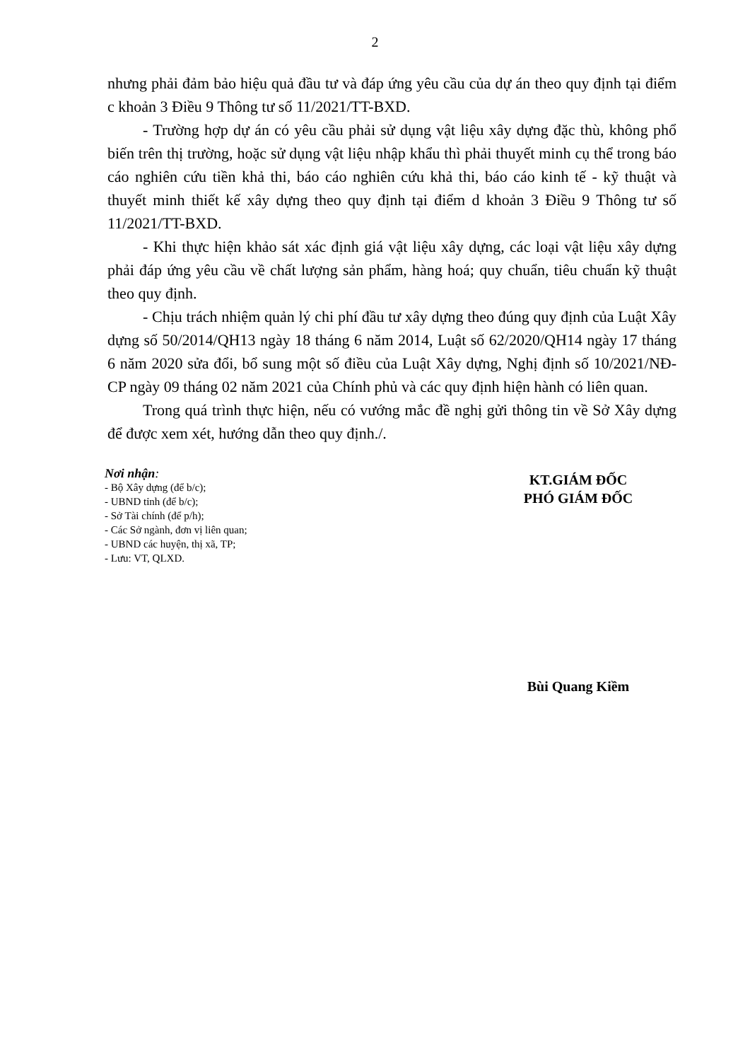2
nhưng phải đảm bảo hiệu quả đầu tư và đáp ứng yêu cầu của dự án theo quy định tại điểm c khoản 3 Điều 9 Thông tư số 11/2021/TT-BXD.
- Trường hợp dự án có yêu cầu phải sử dụng vật liệu xây dựng đặc thù, không phổ biến trên thị trường, hoặc sử dụng vật liệu nhập khẩu thì phải thuyết minh cụ thể trong báo cáo nghiên cứu tiền khả thi, báo cáo nghiên cứu khả thi, báo cáo kinh tế - kỹ thuật và thuyết minh thiết kế xây dựng theo quy định tại điểm d khoản 3 Điều 9 Thông tư số 11/2021/TT-BXD.
- Khi thực hiện khảo sát xác định giá vật liệu xây dựng, các loại vật liệu xây dựng phải đáp ứng yêu cầu về chất lượng sản phẩm, hàng hoá; quy chuẩn, tiêu chuẩn kỹ thuật theo quy định.
- Chịu trách nhiệm quản lý chi phí đầu tư xây dựng theo đúng quy định của Luật Xây dựng số 50/2014/QH13 ngày 18 tháng 6 năm 2014, Luật số 62/2020/QH14 ngày 17 tháng 6 năm 2020 sửa đổi, bổ sung một số điều của Luật Xây dựng, Nghị định số 10/2021/NĐ-CP ngày 09 tháng 02 năm 2021 của Chính phủ và các quy định hiện hành có liên quan.
Trong quá trình thực hiện, nếu có vướng mắc đề nghị gửi thông tin về Sở Xây dựng để được xem xét, hướng dẫn theo quy định./.
Nơi nhận:
- Bộ Xây dựng (để b/c);
- UBND tỉnh (để b/c);
- Sở Tài chính (để p/h);
- Các Sở ngành, đơn vị liên quan;
- UBND các huyện, thị xã, TP;
- Lưu: VT, QLXD.
KT.GIÁM ĐỐC
PHÓ GIÁM ĐỐC
Bùi Quang Kiềm